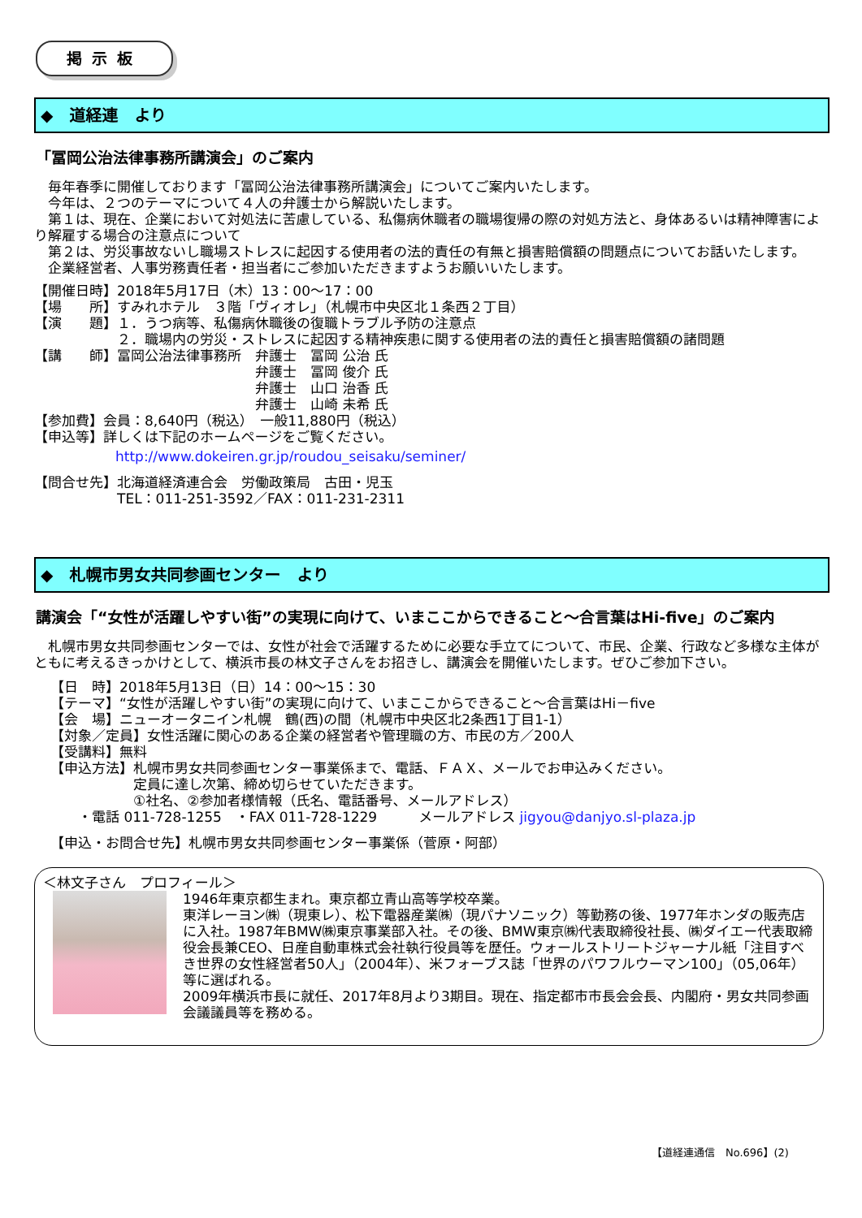掲示板
◆　道経連　より
「冨岡公治法律事務所講演会」のご案内
　毎年春季に開催しております「冨岡公治法律事務所講演会」についてご案内いたします。
　今年は、２つのテーマについて４人の弁護士から解説いたします。
　第１は、現在、企業において対処法に苦慮している、私傷病休職者の職場復帰の際の対処方法と、身体あるいは精神障害により解雇する場合の注意点について
　第２は、労災事故ないし職場ストレスに起因する使用者の法的責任の有無と損害賠償額の問題点についてお話いたします。
　企業経営者、人事労務責任者・担当者にご参加いただきますようお願いいたします。
【開催日時】2018年5月17日（木）13：00～17：00
【場　　所】すみれホテル　３階「ヴィオレ」（札幌市中央区北１条西２丁目）
【演　　題】１．うつ病等、私傷病休職後の復職トラブル予防の注意点
　　　　　　２．職場内の労災・ストレスに起因する精神疾患に関する使用者の法的責任と損害賠償額の諸問題
【講　　師】冨岡公治法律事務所　弁護士　冨岡 公治 氏
　　　　　　　　　　　　　　　　弁護士　冨岡 俊介 氏
　　　　　　　　　　　　　　　　弁護士　山口 治香 氏
　　　　　　　　　　　　　　　　弁護士　山崎 未希 氏
【参加費】会員：8,640円（税込）　一般11,880円（税込）
【申込等】詳しくは下記のホームページをご覧ください。
http://www.dokeiren.gr.jp/roudou_seisaku/seminer/
【問合せ先】北海道経済連合会　労働政策局　古田・児玉
　　　　　　TEL：011-251-3592／FAX：011-231-2311
◆　札幌市男女共同参画センター　より
講演会「“女性が活躍しやすい街”の実現に向けて、いまここからできること～合言葉はHi-five」のご案内
　札幌市男女共同参画センターでは、女性が社会で活躍するために必要な手立てについて、市民、企業、行政など多様な主体がともに考えるきっかけとして、横浜市長の林文子さんをお招きし、講演会を開催いたします。ぜひご参加下さい。
【日　時】2018年5月13日（日）14：00～15：30
【テーマ】“女性が活躍しやすい街”の実現に向けて、いまここからできること～合言葉はHi－five
【会　場】ニューオータニイン札幌　鶴(西)の間（札幌市中央区北2条西1丁目1-1）
【対象／定員】女性活躍に関心のある企業の経営者や管理職の方、市民の方／200人
【受講料】無料
【申込方法】札幌市男女共同参画センター事業係まで、電話、ＦＡＸ、メールでお申込みください。
　　　　　　定員に達し次第、締め切らせていただきます。
　　　　　　①社名、②参加者様情報（氏名、電話番号、メールアドレス）
　　・電話 011-728-1255　・FAX 011-728-1229　　　メールアドレス jigyou@danjyo.sl-plaza.jp
【申込・お問合せ先】札幌市男女共同参画センター事業係（菅原・阿部）
＜林文子さん　プロフィール＞
1946年東京都生まれ。東京都立青山高等学校卒業。
東洋レーヨン㈱（現東レ）、松下電器産業㈱（現パナソニック）等勤務の後、1977年ホンダの販売店に入社。1987年BMW㈱東京事業部入社。その後、BMW東京㈱代表取締役社長、㈱ダイエー代表取締役会長兼CEO、日産自動車株式会社執行役員等を歴任。ウォールストリートジャーナル紙「注目すべき世界の女性経営者50人」（2004年）、米フォーブス誌「世界のパワフルウーマン100」（05,06年）等に選ばれる。
2009年横浜市長に就任、2017年8月より3期目。現在、指定都市市長会会長、内閣府・男女共同参画会議議員等を務める。
【道経連通信　No.696】(2)